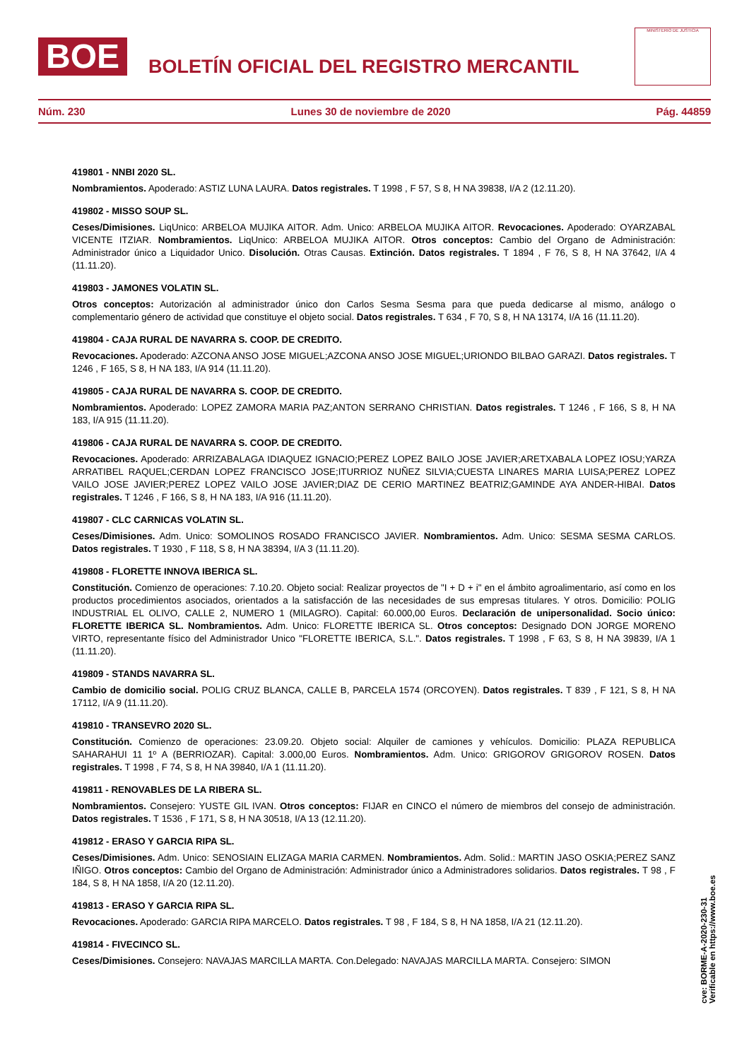BOE
BOLETÍN OFICIAL DEL REGISTRO MERCANTIL
MINISTERIO DE JUSTICIA
Núm. 230 Lunes 30 de noviembre de 2020 Pág. 44859
419801 - NNBI 2020 SL.
Nombramientos. Apoderado: ASTIZ LUNA LAURA. Datos registrales. T 1998 , F 57, S 8, H NA 39838, I/A 2 (12.11.20).
419802 - MISSO SOUP SL.
Ceses/Dimisiones. LiqUnico: ARBELOA MUJIKA AITOR. Adm. Unico: ARBELOA MUJIKA AITOR. Revocaciones. Apoderado: OYARZABAL VICENTE ITZIAR. Nombramientos. LiqUnico: ARBELOA MUJIKA AITOR. Otros conceptos: Cambio del Organo de Administración: Administrador único a Liquidador Unico. Disolución. Otras Causas. Extinción. Datos registrales. T 1894 , F 76, S 8, H NA 37642, I/A 4 (11.11.20).
419803 - JAMONES VOLATIN SL.
Otros conceptos: Autorización al administrador único don Carlos Sesma Sesma para que pueda dedicarse al mismo, análogo o complementario género de actividad que constituye el objeto social. Datos registrales. T 634 , F 70, S 8, H NA 13174, I/A 16 (11.11.20).
419804 - CAJA RURAL DE NAVARRA S. COOP. DE CREDITO.
Revocaciones. Apoderado: AZCONA ANSO JOSE MIGUEL;AZCONA ANSO JOSE MIGUEL;URIONDO BILBAO GARAZI. Datos registrales. T 1246 , F 165, S 8, H NA 183, I/A 914 (11.11.20).
419805 - CAJA RURAL DE NAVARRA S. COOP. DE CREDITO.
Nombramientos. Apoderado: LOPEZ ZAMORA MARIA PAZ;ANTON SERRANO CHRISTIAN. Datos registrales. T 1246 , F 166, S 8, H NA 183, I/A 915 (11.11.20).
419806 - CAJA RURAL DE NAVARRA S. COOP. DE CREDITO.
Revocaciones. Apoderado: ARRIZABALAGA IDIAQUEZ IGNACIO;PEREZ LOPEZ BAILO JOSE JAVIER;ARETXABALA LOPEZ IOSU;YARZA ARRATIBEL RAQUEL;CERDAN LOPEZ FRANCISCO JOSE;ITURRIOZ NUÑEZ SILVIA;CUESTA LINARES MARIA LUISA;PEREZ LOPEZ VAILO JOSE JAVIER;PEREZ LOPEZ VAILO JOSE JAVIER;DIAZ DE CERIO MARTINEZ BEATRIZ;GAMINDE AYA ANDER-HIBAI. Datos registrales. T 1246 , F 166, S 8, H NA 183, I/A 916 (11.11.20).
419807 - CLC CARNICAS VOLATIN SL.
Ceses/Dimisiones. Adm. Unico: SOMOLINOS ROSADO FRANCISCO JAVIER. Nombramientos. Adm. Unico: SESMA SESMA CARLOS. Datos registrales. T 1930 , F 118, S 8, H NA 38394, I/A 3 (11.11.20).
419808 - FLORETTE INNOVA IBERICA SL.
Constitución. Comienzo de operaciones: 7.10.20. Objeto social: Realizar proyectos de "I + D + i" en el ámbito agroalimentario, así como en los productos procedimientos asociados, orientados a la satisfacción de las necesidades de sus empresas titulares. Y otros. Domicilio: POLIG INDUSTRIAL EL OLIVO, CALLE 2, NUMERO 1 (MILAGRO). Capital: 60.000,00 Euros. Declaración de unipersonalidad. Socio único: FLORETTE IBERICA SL. Nombramientos. Adm. Unico: FLORETTE IBERICA SL. Otros conceptos: Designado DON JORGE MORENO VIRTO, representante físico del Administrador Unico "FLORETTE IBERICA, S.L.". Datos registrales. T 1998 , F 63, S 8, H NA 39839, I/A 1 (11.11.20).
419809 - STANDS NAVARRA SL.
Cambio de domicilio social. POLIG CRUZ BLANCA, CALLE B, PARCELA 1574 (ORCOYEN). Datos registrales. T 839 , F 121, S 8, H NA 17112, I/A 9 (11.11.20).
419810 - TRANSEVRO 2020 SL.
Constitución. Comienzo de operaciones: 23.09.20. Objeto social: Alquiler de camiones y vehículos. Domicilio: PLAZA REPUBLICA SAHARAHUI 11 1º A (BERRIOZAR). Capital: 3.000,00 Euros. Nombramientos. Adm. Unico: GRIGOROV GRIGOROV ROSEN. Datos registrales. T 1998 , F 74, S 8, H NA 39840, I/A 1 (11.11.20).
419811 - RENOVABLES DE LA RIBERA SL.
Nombramientos. Consejero: YUSTE GIL IVAN. Otros conceptos: FIJAR en CINCO el número de miembros del consejo de administración. Datos registrales. T 1536 , F 171, S 8, H NA 30518, I/A 13 (12.11.20).
419812 - ERASO Y GARCIA RIPA SL.
Ceses/Dimisiones. Adm. Unico: SENOSIAIN ELIZAGA MARIA CARMEN. Nombramientos. Adm. Solid.: MARTIN JASO OSKIA;PEREZ SANZ IÑIGO. Otros conceptos: Cambio del Organo de Administración: Administrador único a Administradores solidarios. Datos registrales. T 98 , F 184, S 8, H NA 1858, I/A 20 (12.11.20).
419813 - ERASO Y GARCIA RIPA SL.
Revocaciones. Apoderado: GARCIA RIPA MARCELO. Datos registrales. T 98 , F 184, S 8, H NA 1858, I/A 21 (12.11.20).
419814 - FIVECINCO SL.
Ceses/Dimisiones. Consejero: NAVAJAS MARCILLA MARTA. Con.Delegado: NAVAJAS MARCILLA MARTA. Consejero: SIMON
cve: BORME-A-2020-230-31
Verificable en https://www.boe.es